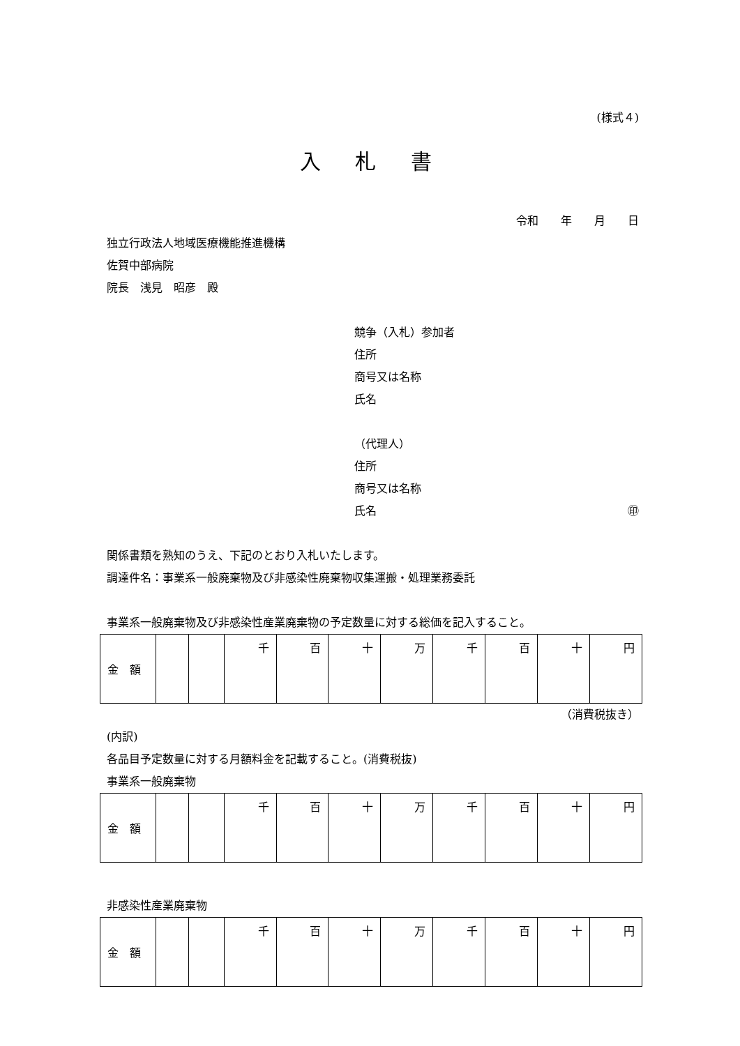(様式４)
入 札 書
令和　　年　　月　　日
独立行政法人地域医療機能推進機構
佐賀中部病院
院長　浅見　昭彦　殿
競争（入札）参加者
住所
商号又は名称
氏名
（代理人）
住所
商号又は名称
氏名 ㊞
関係書類を熟知のうえ、下記のとおり入札いたします。
調達件名：事業系一般廃棄物及び非感染性廃棄物収集運搬・処理業務委託
事業系一般廃棄物及び非感染性産業廃棄物の予定数量に対する総価を記入すること。
| 金 額 | | | 千 | 百 | 十 | 万 | 千 | 百 | 十 | 円 |
（消費税抜き）
(内訳)
各品目予定数量に対する月額料金を記載すること。(消費税抜)
事業系一般廃棄物
| 金 額 | | | 千 | 百 | 十 | 万 | 千 | 百 | 十 | 円 |
非感染性産業廃棄物
| 金 額 | | | 千 | 百 | 十 | 万 | 千 | 百 | 十 | 円 |